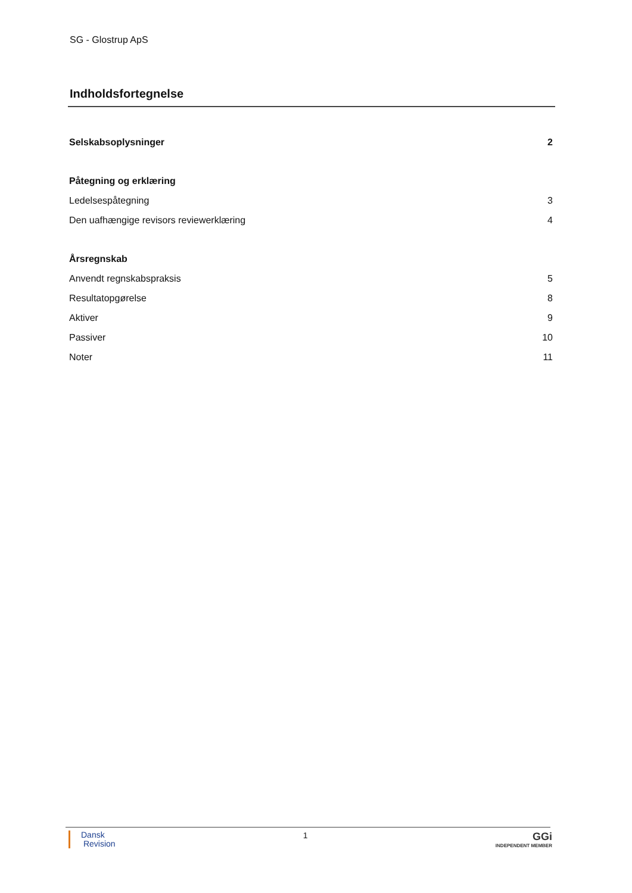SG - Glostrup ApS
Indholdsfortegnelse
Selskabsoplysninger 2
Påtegning og erklæring
Ledelsespåtegning 3
Den uafhængige revisors reviewerklæring 4
Årsregnskab
Anvendt regnskabspraksis 5
Resultatopgørelse 8
Aktiver 9
Passiver 10
Noter 11
Dansk
Revision
1
GGi
INDEPENDENT MEMBER